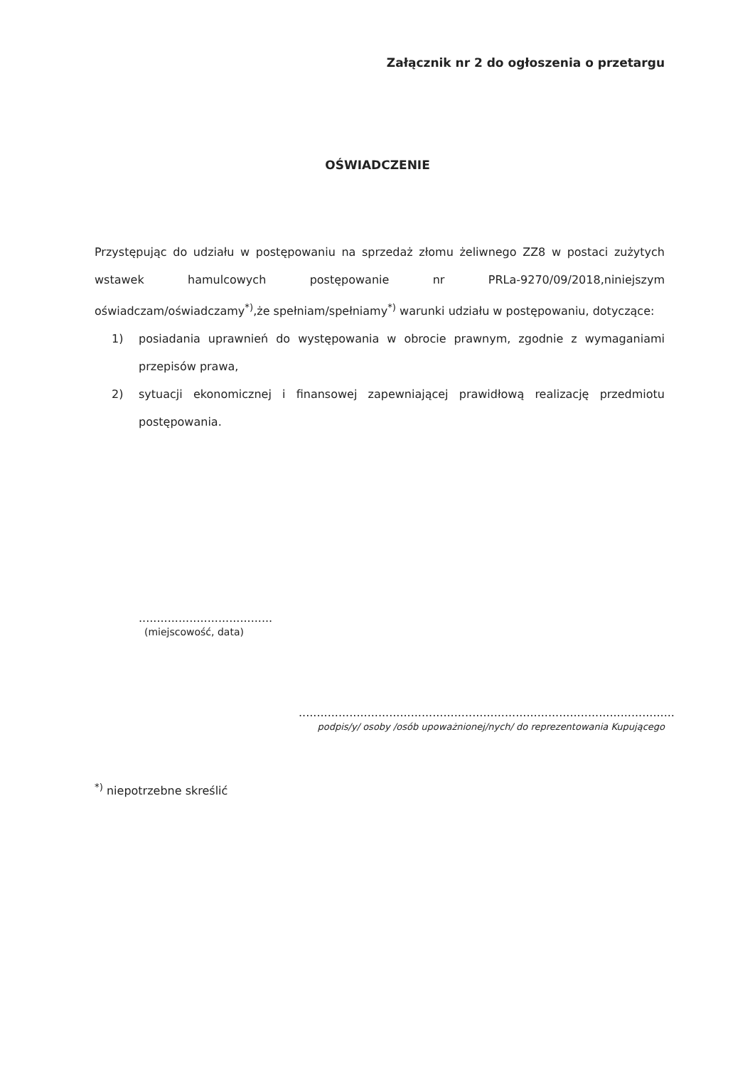Załącznik nr 2 do ogłoszenia o przetargu
OŚWIADCZENIE
Przystępując do udziału w postępowaniu na sprzedaż złomu żeliwnego ZZ8 w postaci zużytych wstawek hamulcowych postępowanie nr PRLa-9270/09/2018,niniejszym oświadczam/oświadczamy<sup>*)</sup>,że spełniam/spełniamy<sup>*)</sup> warunki udziału w postępowaniu, dotyczące:
1) posiadania uprawnień do występowania w obrocie prawnym, zgodnie z wymaganiami przepisów prawa,
2) sytuacji ekonomicznej i finansowej zapewniającej prawidłową realizację przedmiotu postępowania.
.....................................
(miejscowość, data)
........................................................................................................
podpis/y/ osoby /osób upoważnionej/nych/ do reprezentowania Kupującego
<sup>*)</sup> niepotrzebne skreślić